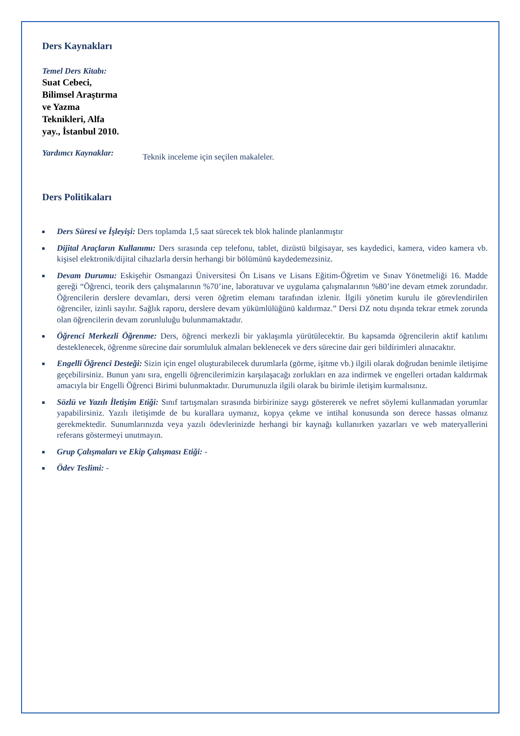Ders Kaynakları
Temel Ders Kitabı:
Suat Cebeci,
Bilimsel Araştırma
ve Yazma
Teknikleri, Alfa
yay., İstanbul 2010.
Yardımcı Kaynaklar:
Teknik inceleme için seçilen makaleler.
Ders Politikaları
Ders Süresi ve İşleyişi: Ders toplamda 1,5 saat sürecek tek blok halinde planlanmıştır
Dijital Araçların Kullanımı: Ders sırasında cep telefonu, tablet, dizüstü bilgisayar, ses kaydedici, kamera, video kamera vb. kişisel elektronik/dijital cihazlarla dersin herhangi bir bölümünü kaydedemezsiniz.
Devam Durumu: Eskişehir Osmangazi Üniversitesi Ön Lisans ve Lisans Eğitim-Öğretim ve Sınav Yönetmeliği 16. Madde gereği “Öğrenci, teorik ders çalışmalarının %70’ine, laboratuvar ve uygulama çalışmalarının %80’ine devam etmek zorundadır. Öğrencilerin derslere devamları, dersi veren öğretim elemanı tarafından izlenir. İlgili yönetim kurulu ile görevlendirilen öğrenciler, izinli sayılır. Sağlık raporu, derslere devam yükümlülüğünü kaldırmaz.” Dersi DZ notu dışında tekrar etmek zorunda olan öğrencilerin devam zorunluluğu bulunmamaktadır.
Öğrenci Merkezli Öğrenme: Ders, öğrenci merkezli bir yaklaşımla yürütülecektir. Bu kapsamda öğrencilerin aktif katılımı desteklenecek, öğrenme sürecine dair sorumluluk almaları beklenecek ve ders sürecine dair geri bildirimleri alınacaktır.
Engelli Öğrenci Desteği: Sizin için engel oluşturabilecek durumlarla (görme, işitme vb.) ilgili olarak doğrudan benimle iletişime geçebilirsiniz. Bunun yanı sıra, engelli öğrencilerimizin karşılaşacağı zorlukları en aza indirmek ve engelleri ortadan kaldırmak amacıyla bir Engelli Öğrenci Birimi bulunmaktadır. Durumunuzla ilgili olarak bu birimle iletişim kurmalısınız.
Sözlü ve Yazılı İletişim Etiği: Sınıf tartışmaları sırasında birbirinize saygı göstererek ve nefret söylemi kullanmadan yorumlar yapabilirsiniz. Yazılı iletişimde de bu kurallara uymanız, kopya çekme ve intihal konusunda son derece hassas olmanız gerekmektedir. Sunumlarınızda veya yazılı ödevlerinizde herhangi bir kaynağı kullanırken yazarları ve web materyallerini referans göstermeyi unutmayın.
Grup Çalışmaları ve Ekip Çalışması Etiği: -
Ödev Teslimi: -